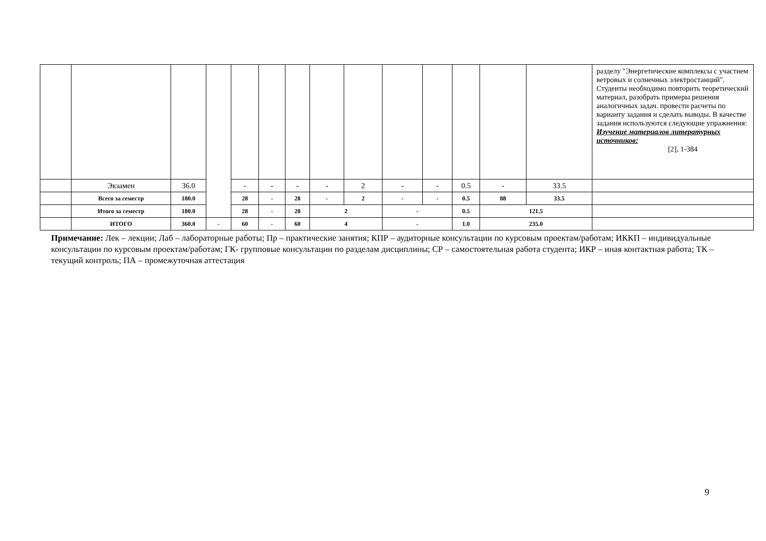| | | | | | | | | | | | | | | разделу "Энергетические комплексы с участием ветровых и солнечных электростанций". Студенты необходимо повторить теоретический материал, разобрать примеры решения аналогичных задач. провести расчеты по варианту задания и сделать выводы. В качестве задания используются следующие упражнения: Изучение материалов литературных источников: [2], 1-384 |
| | Экзамен | 36.0 | | - | - | - | - | 2 | - | - | 0.5 | - | 33.5 | |
| | Всего за семестр | 180.0 | | 28 | - | 28 | - | 2 | - | - | 0.5 | 88 | 33.5 | |
| | Итого за семестр | 180.0 | | 28 | - | 28 | 2 | | - | | 0.5 | 121.5 | | |
| | ИТОГО | 360.0 | - | 60 | - | 60 | 4 | | - | | 1.0 | 235.0 | | |
Примечание: Лек – лекции; Лаб – лабораторные работы; Пр – практические занятия; КПР – аудиторные консультации по курсовым проектам/работам; ИККП – индивидуальные консультации по курсовым проектам/работам; ГК- групповые консультации по разделам дисциплины; СР – самостоятельная работа студента; ИКР – иная контактная работа; ТК – текущий контроль; ПА – промежуточная аттестация
9